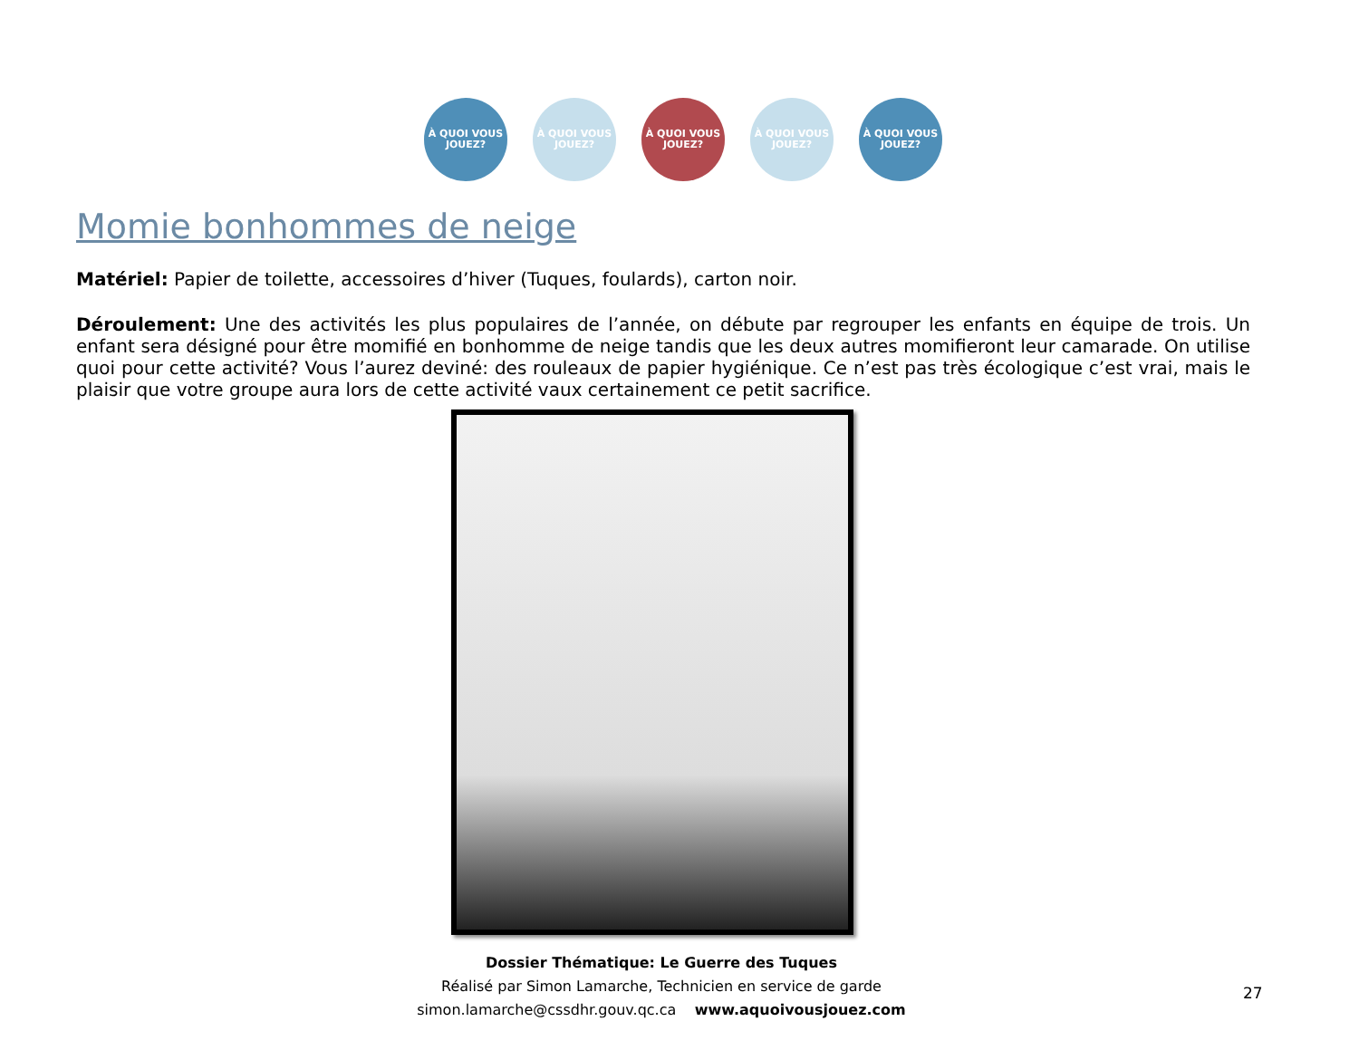À QUOI VOUS JOUEZ?
À QUOI VOUS JOUEZ?
À QUOI VOUS JOUEZ?
À QUOI VOUS JOUEZ?
À QUOI VOUS JOUEZ?
Momie bonhommes de neige
Matériel: Papier de toilette, accessoires d’hiver (Tuques, foulards), carton noir.
Déroulement: Une des activités les plus populaires de l’année, on débute par regrouper les enfants en équipe de trois. Un enfant sera désigné pour être momifié en bonhomme de neige tandis que les deux autres momifieront leur camarade. On utilise quoi pour cette activité? Vous l’aurez deviné: des rouleaux de papier hygiénique. Ce n’est pas très écologique c’est vrai, mais le plaisir que votre groupe aura lors de cette activité vaux certainement ce petit sacrifice.
Dossier Thématique: Le Guerre des Tuques
Réalisé par Simon Lamarche, Technicien en service de garde
simon.lamarche@cssdhr.gouv.qc.ca www.aquoivousjouez.com
27